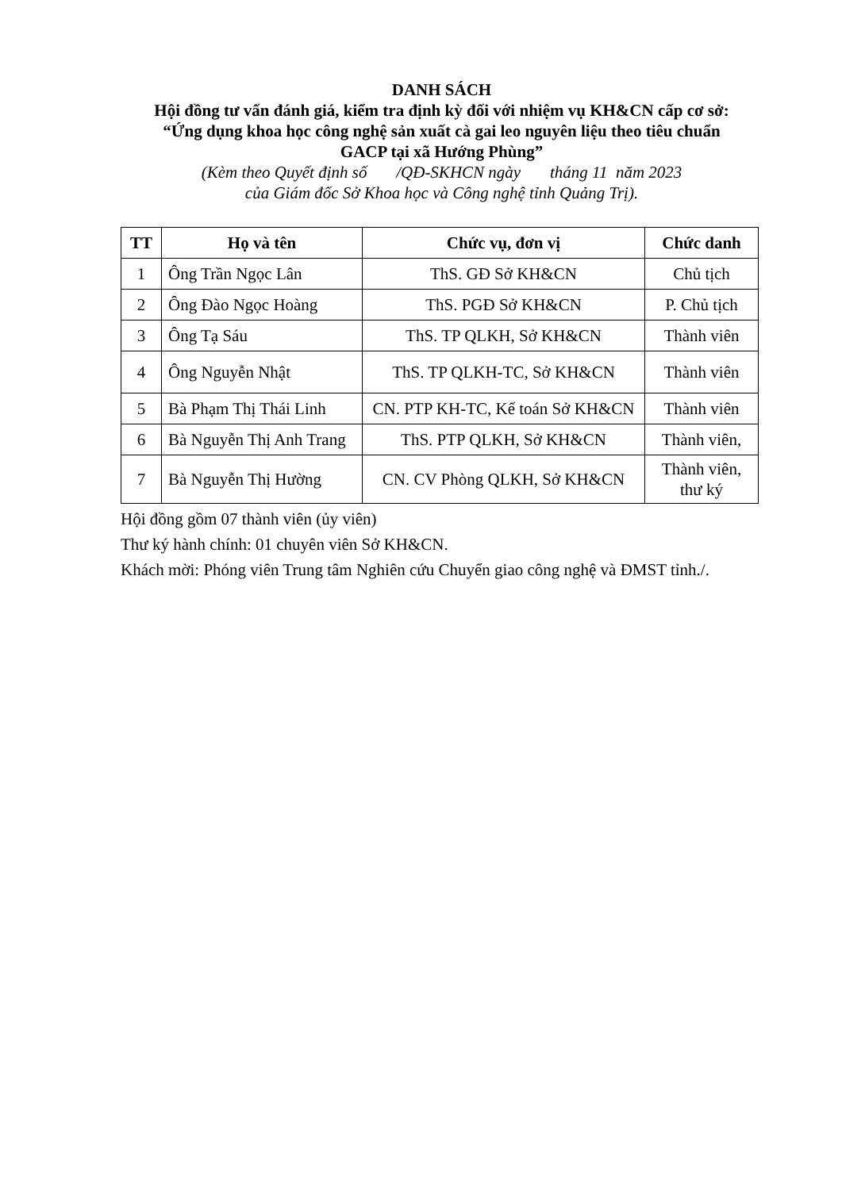DANH SÁCH
Hội đồng tư vấn đánh giá, kiểm tra định kỳ đối với nhiệm vụ KH&CN cấp cơ sở:
“Ứng dụng khoa học công nghệ sản xuất cà gai leo nguyên liệu theo tiêu chuẩn
GACP tại xã Hướng Phùng”
(Kèm theo Quyết định số /QĐ-SKHCN ngày tháng 11 năm 2023
của Giám đốc Sở Khoa học và Công nghệ tỉnh Quảng Trị).
| TT | Họ và tên | Chức vụ, đơn vị | Chức danh |
| --- | --- | --- | --- |
| 1 | Ông Trần Ngọc Lân | ThS. GĐ Sở KH&CN | Chủ tịch |
| 2 | Ông Đào Ngọc Hoàng | ThS. PGĐ Sở KH&CN | P. Chủ tịch |
| 3 | Ông Tạ Sáu | ThS. TP QLKH, Sở KH&CN | Thành viên |
| 4 | Ông Nguyễn Nhật | ThS. TP QLKH-TC, Sở KH&CN | Thành viên |
| 5 | Bà Phạm Thị Thái Linh | CN. PTP KH-TC, Kế toán Sở KH&CN | Thành viên |
| 6 | Bà Nguyễn Thị Anh Trang | ThS. PTP QLKH, Sở KH&CN | Thành viên, |
| 7 | Bà Nguyễn Thị Hường | CN. CV Phòng QLKH, Sở KH&CN | Thành viên, thư ký |
Hội đồng gồm 07 thành viên (ủy viên)
Thư ký hành chính: 01 chuyên viên Sở KH&CN.
Khách mời: Phóng viên Trung tâm Nghiên cứu Chuyển giao công nghệ và ĐMST tỉnh./.